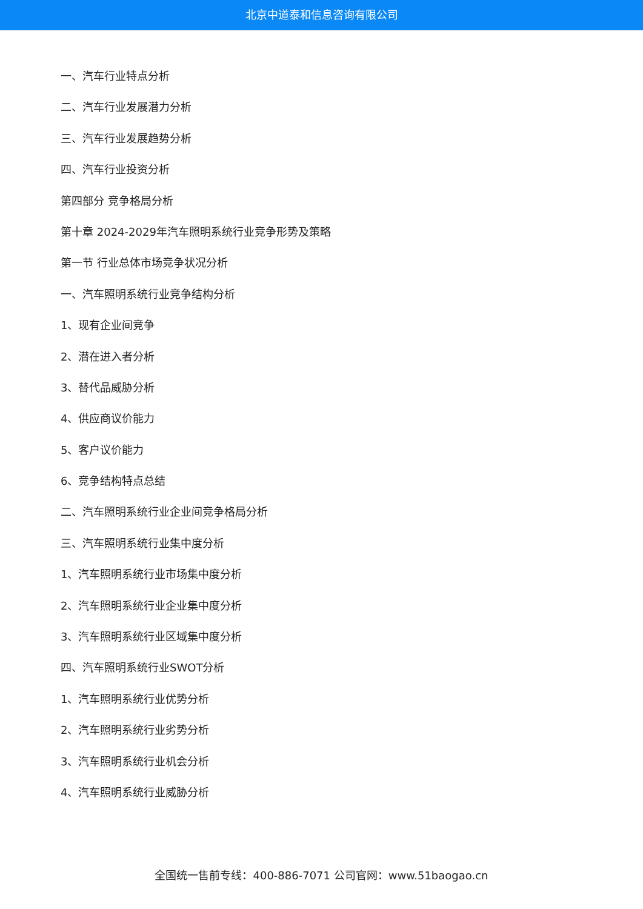北京中道泰和信息咨询有限公司
一、汽车行业特点分析
二、汽车行业发展潜力分析
三、汽车行业发展趋势分析
四、汽车行业投资分析
第四部分 竞争格局分析
第十章 2024-2029年汽车照明系统行业竞争形势及策略
第一节 行业总体市场竞争状况分析
一、汽车照明系统行业竞争结构分析
1、现有企业间竞争
2、潜在进入者分析
3、替代品威胁分析
4、供应商议价能力
5、客户议价能力
6、竞争结构特点总结
二、汽车照明系统行业企业间竞争格局分析
三、汽车照明系统行业集中度分析
1、汽车照明系统行业市场集中度分析
2、汽车照明系统行业企业集中度分析
3、汽车照明系统行业区域集中度分析
四、汽车照明系统行业SWOT分析
1、汽车照明系统行业优势分析
2、汽车照明系统行业劣势分析
3、汽车照明系统行业机会分析
4、汽车照明系统行业威胁分析
全国统一售前专线：400-886-7071 公司官网：www.51baogao.cn